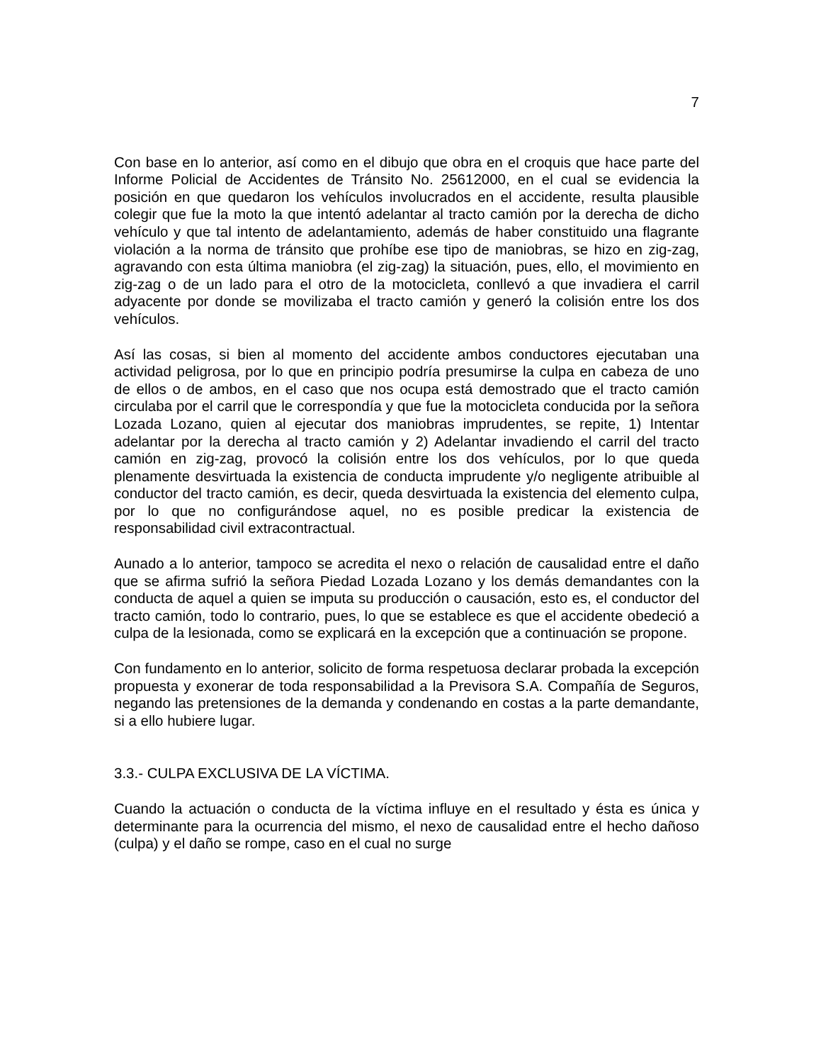7
Con base en lo anterior, así como en el dibujo que obra en el croquis que hace parte del Informe Policial de Accidentes de Tránsito No. 25612000, en el cual se evidencia la posición en que quedaron los vehículos involucrados en el accidente, resulta plausible colegir que fue la moto la que intentó adelantar al tracto camión por la derecha de dicho vehículo y que tal intento de adelantamiento, además de haber constituido una flagrante violación a la norma de tránsito que prohíbe ese tipo de maniobras, se hizo en zig-zag, agravando con esta última maniobra (el zig-zag) la situación, pues, ello, el movimiento en zig-zag o de un lado para el otro de la motocicleta, conllevó a que invadiera el carril adyacente por donde se movilizaba el tracto camión y generó la colisión entre los dos vehículos.
Así las cosas, si bien al momento del accidente ambos conductores ejecutaban una actividad peligrosa, por lo que en principio podría presumirse la culpa en cabeza de uno de ellos o de ambos, en el caso que nos ocupa está demostrado que el tracto camión circulaba por el carril que le correspondía y que fue la motocicleta conducida por la señora Lozada Lozano, quien al ejecutar dos maniobras imprudentes, se repite, 1) Intentar adelantar por la derecha al tracto camión y 2) Adelantar invadiendo el carril del tracto camión en zig-zag, provocó la colisión entre los dos vehículos, por lo que queda plenamente desvirtuada la existencia de conducta imprudente y/o negligente atribuible al conductor del tracto camión, es decir, queda desvirtuada la existencia del elemento culpa, por lo que no configurándose aquel, no es posible predicar la existencia de responsabilidad civil extracontractual.
Aunado a lo anterior, tampoco se acredita el nexo o relación de causalidad entre el daño que se afirma sufrió la señora Piedad Lozada Lozano y los demás demandantes con la conducta de aquel a quien se imputa su producción o causación, esto es, el conductor del tracto camión, todo lo contrario, pues, lo que se establece es que el accidente obedeció a culpa de la lesionada, como se explicará en la excepción que a continuación se propone.
Con fundamento en lo anterior, solicito de forma respetuosa declarar probada la excepción propuesta y exonerar de toda responsabilidad a la Previsora S.A. Compañía de Seguros, negando las pretensiones de la demanda y condenando en costas a la parte demandante, si a ello hubiere lugar.
3.3.- CULPA EXCLUSIVA DE LA VÍCTIMA.
Cuando la actuación o conducta de la víctima influye en el resultado y ésta es única y determinante para la ocurrencia del mismo, el nexo de causalidad entre el hecho dañoso (culpa) y el daño se rompe, caso en el cual no surge